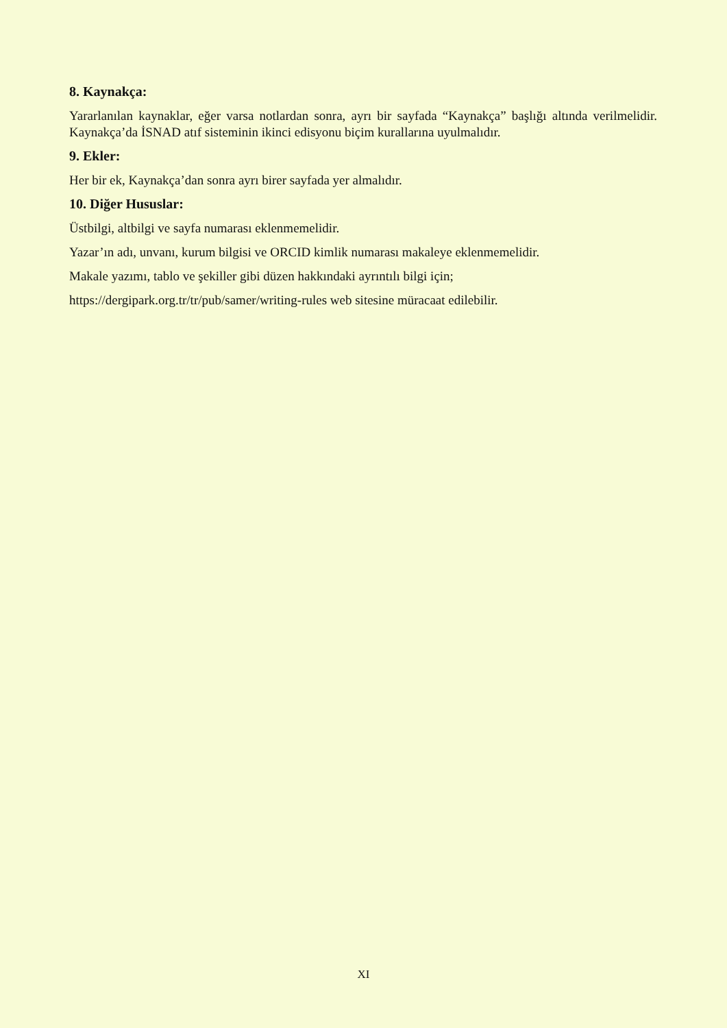8. Kaynakça:
Yararlanılan kaynaklar, eğer varsa notlardan sonra, ayrı bir sayfada “Kaynakça” başlığı altında verilmelidir. Kaynakça’da İSNAD atıf sisteminin ikinci edisyonu biçim kurallarına uyulmalıdır.
9. Ekler:
Her bir ek, Kaynakça’dan sonra ayrı birer sayfada yer almalıdır.
10. Diğer Hususlar:
Üstbilgi, altbilgi ve sayfa numarası eklenmemelidir.
Yazar’ın adı, unvanı, kurum bilgisi ve ORCID kimlik numarası makaleye eklenmemelidir.
Makale yazımı, tablo ve şekiller gibi düzen hakkındaki ayrıntılı bilgi için;
https://dergipark.org.tr/tr/pub/samer/writing-rules web sitesine müracaat edilebilir.
XI